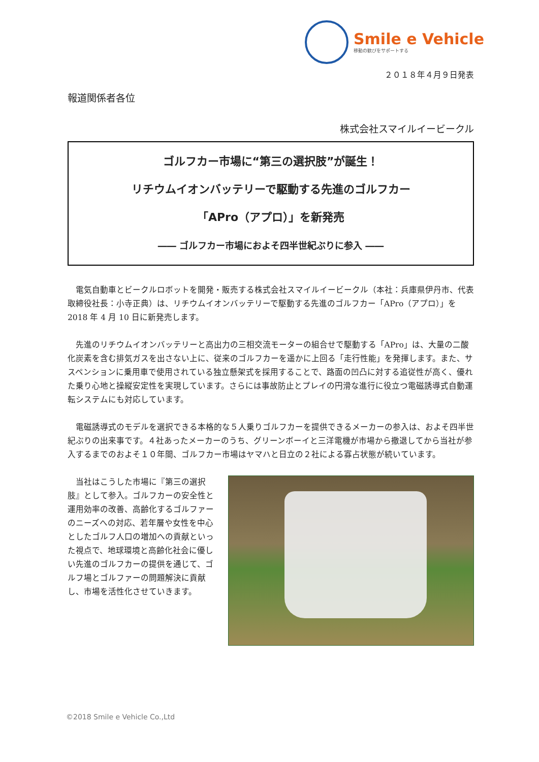Smile e Vehicle
移動の歓びをサポートする
２０１８年４月９日発表
報道関係者各位
株式会社スマイルイービークル
ゴルフカー市場に“第三の選択肢”が誕生！
リチウムイオンバッテリーで駆動する先進のゴルフカー
「APro（アプロ）」を新発売
―― ゴルフカー市場におよそ四半世紀ぶりに参入 ――
電気自動車とビークルロボットを開発・販売する株式会社スマイルイービークル（本社：兵庫県伊丹市、代表取締役社長：小寺正典）は、リチウムイオンバッテリーで駆動する先進のゴルフカー「APro（アプロ）」を 2018 年 4 月 10 日に新発売します。
先進のリチウムイオンバッテリーと高出力の三相交流モーターの組合せで駆動する「APro」は、大量の二酸化炭素を含む排気ガスを出さない上に、従来のゴルフカーを遥かに上回る「走行性能」を発揮します。また、サスペンションに乗用車で使用されている独立懸架式を採用することで、路面の凹凸に対する追従性が高く、優れた乗り心地と操縦安定性を実現しています。さらには事故防止とプレイの円滑な進行に役立つ電磁誘導式自動運転システムにも対応しています。
電磁誘導式のモデルを選択できる本格的な５人乗りゴルフカーを提供できるメーカーの参入は、およそ四半世紀ぶりの出来事です。４社あったメーカーのうち、グリーンボーイと三洋電機が市場から撤退してから当社が参入するまでのおよそ１０年間、ゴルフカー市場はヤマハと日立の２社による寡占状態が続いています。
当社はこうした市場に『第三の選択肢』として参入。ゴルフカーの安全性と運用効率の改善、高齢化するゴルファーのニーズへの対応、若年層や女性を中心としたゴルフ人口の増加への貢献といった視点で、地球環境と高齢化社会に優しい先進のゴルフカーの提供を通じて、ゴルフ場とゴルファーの問題解決に貢献し、市場を活性化させていきます。
©2018 Smile e Vehicle Co.,Ltd